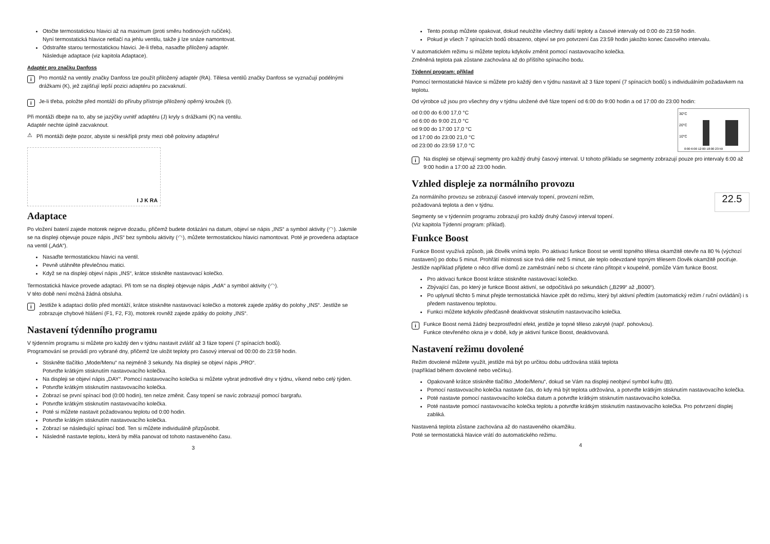Otočte termostatickou hlavici až na maximum (proti směru hodinových ručiček).
Nyní termostatická hlavice netlačí na jehlu ventilu, takže ji lze snáze namontovat.
Odstraňte starou termostatickou hlavici. Je-li třeba, nasaďte přiložený adaptér.
Následuje adaptace (viz kapitola Adaptace).
Adaptér pro značku Danfoss
i
Pro montáž na ventily značky Danfoss lze použít přiložený adaptér (RA). Tělesa ventilů značky Danfoss se vyznačují podélnými drážkami (K), jež zajišťují lepší pozici adaptéru po zacvaknutí.
i
Je-li třeba, položte před montáží do příruby přístroje přiložený opěrný kroužek (I).
Při montáži dbejte na to, aby se jazýčky uvnitř adaptéru (J) kryly s drážkami (K) na ventilu.
Adaptér nechte úplně zacvaknout.
⚠
Při montáži dejte pozor, abyste si neskřípli prsty mezi obě poloviny adaptéru!
I J K RA
Adaptace
Po vložení baterií zajede motorek nejprve dozadu, přičemž budete dotázáni na datum, objeví se nápis „INS“ a symbol aktivity (◠). Jakmile se na displeji objevuje pouze nápis „INS“ bez symbolu aktivity (◠), můžete termostatickou hlavici namontovat. Poté je provedena adaptace na ventil („AdA“).
Nasaďte termostatickou hlavici na ventil.
Pevně utáhněte převlečnou matici.
Když se na displeji objeví nápis „INS“, krátce stiskněte nastavovací kolečko.
Termostatická hlavice provede adaptaci. Při tom se na displeji objevuje nápis „AdA“ a symbol aktivity (◠).
V této době není možná žádná obsluha.
i
Jestliže k adaptaci došlo před montáží, krátce stiskněte nastavovací kolečko a motorek zajede zpátky do polohy „INS“. Jestliže se zobrazuje chybové hlášení (F1, F2, F3), motorek rovněž zajede zpátky do polohy „INS“.
Nastavení týdenního programu
V týdenním programu si můžete pro každý den v týdnu nastavit zvlášť až 3 fáze topení (7 spínacích bodů).
Programování se provádí pro vybrané dny, přičemž lze uložit teploty pro časový interval od 00:00 do 23:59 hodin.
Stiskněte tlačítko „Mode/Menu“ na nejméně 3 sekundy. Na displeji se objeví nápis „PRO“.
Potvrďte krátkým stisknutím nastavovacího kolečka.
Na displeji se objeví nápis „DAY“. Pomocí nastavovacího kolečka si můžete vybrat jednotlivé dny v týdnu, víkend nebo celý týden.
Potvrďte krátkým stisknutím nastavovacího kolečka.
Zobrazí se první spínací bod (0:00 hodin), ten nelze změnit. Časy topení se navíc zobrazují pomocí bargrafu.
Potvrďte krátkým stisknutím nastavovacího kolečka.
Poté si můžete nastavit požadovanou teplotu od 0:00 hodin.
Potvrďte krátkým stisknutím nastavovacího kolečka.
Zobrazí se následující spínací bod. Ten si můžete individuálně přizpůsobit.
Následně nastavte teplotu, která by měla panovat od tohoto nastaveného času.
3
Tento postup můžete opakovat, dokud neuložíte všechny další teploty a časové intervaly od 0:00 do 23:59 hodin.
Pokud je všech 7 spínacích bodů obsazeno, objeví se pro potvrzení čas 23:59 hodin jakožto konec časového intervalu.
V automatickém režimu si můžete teplotu kdykoliv změnit pomocí nastavovacího kolečka.
Změněná teplota pak zůstane zachována až do příštího spínacího bodu.
Týdenní program: příklad
Pomocí termostatické hlavice si můžete pro každý den v týdnu nastavit až 3 fáze topení (7 spínacích bodů) s individuálním požadavkem na teplotu.
Od výrobce už jsou pro všechny dny v týdnu uložené dvě fáze topení od 6:00 do 9:00 hodin a od 17:00 do 23:00 hodin:
30°C
20°C
10°C
0:00 6:00 12:00 18:00 23:59
od 0:00 do 6:00 17,0 °C
od 6:00 do 9:00 21,0 °C
od 9:00 do 17:00 17,0 °C
od 17:00 do 23:00 21,0 °C
od 23:00 do 23:59 17,0 °C
i
Na displeji se objevují segmenty pro každý druhý časový interval. U tohoto příkladu se segmenty zobrazují pouze pro intervaly 6:00 až 9:00 hodin a 17:00 až 23:00 hodin.
Vzhled displeje za normálního provozu
22.5
Za normálního provozu se zobrazují časové intervaly topení, provozní režim,
požadovaná teplota a den v týdnu.
Segmenty se v týdenním programu zobrazují pro každý druhý časový interval topení.
(Viz kapitola Týdenní program: příklad).
Funkce Boost
Funkce Boost využívá způsob, jak člověk vnímá teplo. Po aktivaci funkce Boost se ventil topného tělesa okamžitě otevře na 80 % (výchozí nastavení) po dobu 5 minut. Prohřátí místnosti sice trvá déle než 5 minut, ale teplo odevzdané topným tělesem člověk okamžitě pociťuje. Jestliže například přijdete o něco dříve domů ze zaměstnání nebo si chcete ráno přitopit v koupelně, pomůže Vám funkce Boost.
Pro aktivaci funkce Boost krátce stiskněte nastavovací kolečko.
Zbývající čas, po který je funkce Boost aktivní, se odpočítává po sekundách („B299“ až „B000“).
Po uplynutí těchto 5 minut přejde termostatická hlavice zpět do režimu, který byl aktivní předtím (automatický režim / ruční ovládání) i s předem nastavenou teplotou.
Funkci můžete kdykoliv předčasně deaktivovat stisknutím nastavovacího kolečka.
i
Funkce Boost nemá žádný bezprostřední efekt, jestliže je topné těleso zakryté (např. pohovkou).
Funkce otevřeného okna je v době, kdy je aktivní funkce Boost, deaktivovaná.
Nastavení režimu dovolené
Režim dovolené můžete využít, jestliže má být po určitou dobu udržována stálá teplota
(například během dovolené nebo večírku).
Opakovaně krátce stiskněte tlačítko „Mode/Menu“, dokud se Vám na displeji neobjeví symbol kufru (⧈).
Pomocí nastavovacího kolečka nastavte čas, do kdy má být teplota udržována, a potvrďte krátkým stisknutím nastavovacího kolečka.
Poté nastavte pomocí nastavovacího kolečka datum a potvrďte krátkým stisknutím nastavovacího kolečka.
Poté nastavte pomocí nastavovacího kolečka teplotu a potvrďte krátkým stisknutím nastavovacího kolečka. Pro potvrzení displej zabliká.
Nastavená teplota zůstane zachována až do nastaveného okamžiku.
Poté se termostatická hlavice vrátí do automatického režimu.
4